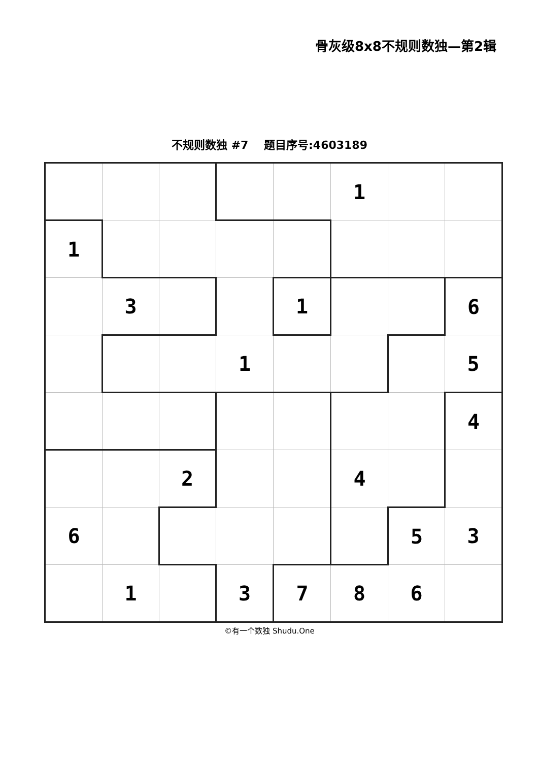骨灰级8x8不规则数独—第2辑
不规则数独 #7 题目序号:4603189
| | | | | | 1 | | |
| 1 | | | | | | | |
| | 3 | | | 1 | | | 6 |
| | | | 1 | | | | 5 |
| | | | | | | | 4 |
| | | 2 | | | 4 | | |
| 6 | | | | | | 5 | 3 |
| | 1 | | 3 | 7 | 8 | 6 | |
©有一个数独 Shudu.One